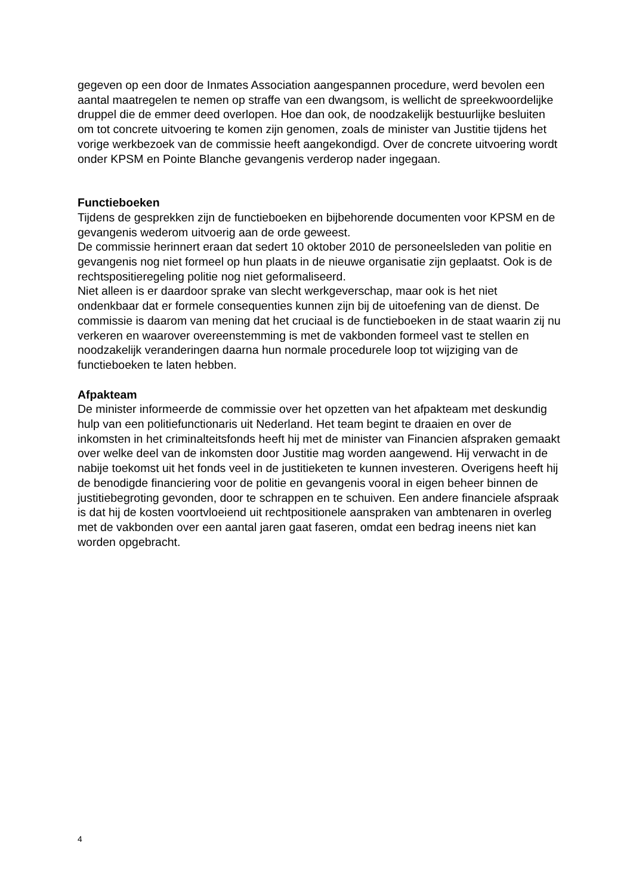gegeven op een door de Inmates Association aangespannen procedure, werd bevolen een aantal maatregelen te nemen op straffe van een dwangsom, is wellicht de spreekwoordelijke druppel die de emmer deed overlopen. Hoe dan ook, de noodzakelijk bestuurlijke besluiten om tot concrete uitvoering te komen zijn genomen, zoals de minister van Justitie tijdens het vorige werkbezoek van de commissie heeft aangekondigd. Over de concrete uitvoering wordt onder KPSM en Pointe Blanche gevangenis verderop nader ingegaan.
Functieboeken
Tijdens de gesprekken zijn de functieboeken en bijbehorende documenten voor KPSM en de gevangenis wederom uitvoerig aan de orde geweest.
De commissie herinnert eraan dat sedert 10 oktober 2010 de personeelsleden van politie en gevangenis nog niet formeel op hun plaats in de nieuwe organisatie zijn geplaatst. Ook is de rechtspositieregeling politie nog niet geformaliseerd.
Niet alleen is er daardoor sprake van slecht werkgeverschap, maar ook is het niet ondenkbaar dat er formele consequenties kunnen zijn bij de uitoefening van de dienst. De commissie is daarom van mening dat het cruciaal is de functieboeken in de staat waarin zij nu verkeren en waarover overeenstemming is met de vakbonden formeel vast te stellen en noodzakelijk veranderingen daarna hun normale procedurele loop tot wijziging van de functieboeken te laten hebben.
Afpakteam
De minister informeerde de commissie over het opzetten van het afpakteam met deskundig hulp van een politiefunctionaris uit Nederland. Het team begint te draaien en over de inkomsten in het criminalteitsfonds heeft hij met de minister van Financien afspraken gemaakt over welke deel van de inkomsten door Justitie mag worden aangewend. Hij verwacht in de nabije toekomst uit het fonds veel in de justitieketen te kunnen investeren. Overigens heeft hij de benodigde financiering voor de politie en gevangenis vooral in eigen beheer binnen de justitiebegroting gevonden, door te schrappen en te schuiven. Een andere financiele afspraak is dat hij de kosten voortvloeiend uit rechtpositionele aanspraken van ambtenaren in overleg met de vakbonden over een aantal jaren gaat faseren, omdat een bedrag ineens niet kan worden opgebracht.
4